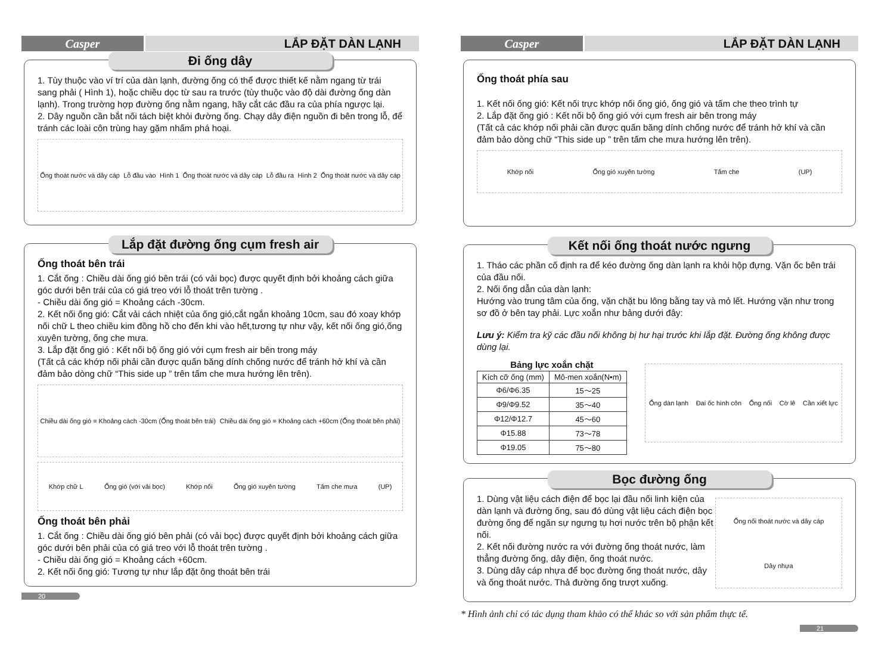Casper LẮP ĐẶT DÀN LẠNH
Đi ống dây
1. Tùy thuộc vào ví trí của dàn lạnh, đường ống có thể được thiết kế nằm ngang từ trái sang phải ( Hình 1), hoặc chiều dọc từ sau ra trước (tùy thuộc vào độ dài đường ống dàn lạnh). Trong trường hợp đường ống nằm ngang, hãy cắt các đầu ra của phía ngược lại.
2. Dây nguồn cần bắt nối tách biệt khỏi đường ống. Chạy dây điện nguồn đi bên trong lỗ, để tránh các loài côn trùng hay gặm nhấm phá hoại.
Ống thoát nước và dây cáp Lỗ đầu vào Hình 1 Ống thoát nước và dây cáp Lỗ đầu ra Hình 2 Ống thoát nước và dây cáp
Lắp đặt đường ống cụm fresh air
Ống thoát bên trái
1. Cắt ống : Chiều dài ống gió bên trái (có vải bọc) được quyết định bởi khoảng cách giữa góc dưới bên trái của có giá treo với lỗ thoát trên tường .
- Chiều dài ống gió = Khoảng cách -30cm.
2. Kết nối ống gió: Cắt vải cách nhiệt của ống gió,cắt ngắn khoảng 10cm, sau đó xoay khớp nối chữ L theo chiều kim đồng hồ cho đến khi vào hết,tương tự như vậy, kết nối ống gió,ống xuyên tường, ống che mưa.
3. Lắp đặt ống gió : Kết nối bộ ống gió với cụm fresh air bên trong máy
(Tất cả các khớp nối phải cần được quấn băng dính chống nước để tránh hở khí và cần đảm bảo dòng chữ “This side up ” trên tấm che mưa hướng lên trên).
Chiều dài ống gió = Khoảng cách -30cm (Ống thoát bên trái) Chiều dài ống gió = Khoảng cách +60cm (Ống thoát bên phải)
Khớp chữ L Ống gió (với vải bọc) Khớp nối Ống gió xuyên tường Tấm che mưa (UP)
Ống thoát bên phải
1. Cắt ống : Chiều dài ống gió bên phải (có vải bọc) được quyết định bởi khoảng cách giữa góc dưới bên phải của có giá treo với lỗ thoát trên tường .
- Chiều dài ống gió = Khoảng cách +60cm.
2. Kết nối ống gió: Tương tự như lắp đặt ông thoát bên trái
20
Casper LẮP ĐẶT DÀN LẠNH
Ống thoát phía sau
1. Kết nối ống gió: Kết nối trực khớp nối ống gió, ống gió và tấm che theo trình tự
2. Lắp đặt ống gió : Kết nối bộ ống gió với cụm fresh air bên trong máy
(Tất cả các khớp nối phải cần được quấn băng dính chống nước để tránh hở khí và cần đảm bảo dòng chữ “This side up ” trên tấm che mưa hướng lên trên).
Khớp nối Ống gió xuyên tường Tấm che (UP)
Kết nối ống thoát nước ngưng
1. Tháo các phần cố định ra để kéo đường ống dàn lạnh ra khỏi hộp đựng. Vặn ốc bên trái của đầu nối.
2. Nối ống dẫn của dàn lạnh:
Hướng vào trung tâm của ống, vặn chặt bu lông bằng tay và mỏ lết. Hướng vặn như trong sơ đồ ở bên tay phải. Lực xoắn như bảng dưới đây:
Lưu ý: Kiểm tra kỹ các đầu nối không bị hư hại trước khi lắp đặt. Đường ống không được dùng lại.
Bảng lực xoắn chặt
| Kích cỡ ống (mm) | Mô-men xoắn(N•m) |
| --- | --- |
| Φ6/Φ6.35 | 15～25 |
| Φ9/Φ9.52 | 35～40 |
| Φ12/Φ12.7 | 45～60 |
| Φ15.88 | 73～78 |
| Φ19.05 | 75～80 |
Ống dàn lạnh Đai ốc hình côn Ống nối Cờ lê Cần xiết lực
Bọc đường ống
1. Dùng vật liệu cách điện để bọc lại đầu nối linh kiện của dàn lạnh và đường ống, sau đó dùng vật liệu cách điện bọc đường ống để ngăn sự ngưng tụ hơi nước trên bộ phận kết nối.
2. Kết nối đường nước ra với đường ống thoát nước, làm thẳng đường ống, dây điện, ống thoát nước.
3. Dùng dây cáp nhựa để bọc đường ống thoát nước, dây và ống thoát nước. Thả đường ống trượt xuống.
Ống nối thoát nước và dây cáp
Dây nhựa
* Hình ảnh chỉ có tác dụng tham khảo có thể khác so với sản phẩm thực tế.
21